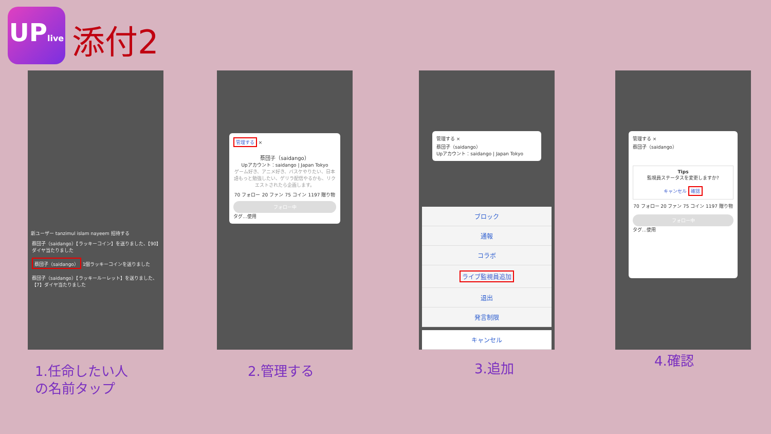UPlive
添付2
新ユーザー tanzimul islam nayeem 招待する
蔡団子（saidango）【ラッキーコイン】を送りました、【90】ダイヤ当たりました
蔡団子（saidango） 1個ラッキーコインを送りました
蔡団子（saidango）【ラッキールーレット】を送りました、【7】ダイヤ当たりました
管理する ×
蔡団子（saidango）
Upアカウント：saidango | Japan Tokyo
ゲーム好き、アニメ好き、バスケやりたい、日本語もっと勉強したい、ゲリラ配信やるかも、リクエストされたら企画します。
70 フォロー 20 ファン 75 コイン 1197 贈り物
フォロー中
タグ…使用
管理する ×
蔡団子（saidango）
Upアカウント：saidango | Japan Tokyo
ブロック
通報
コラボ
ライブ監視員追加
退出
発言制限
キャンセル
管理する ×
蔡団子（saidango）
Tips
監視員ステータスを変更しますか?
キャンセル 確認
70 フォロー 20 ファン 75 コイン 1197 贈り物
フォロー中
タグ…使用
1.任命したい人
の名前タップ
2.管理する 3.追加 4.確認